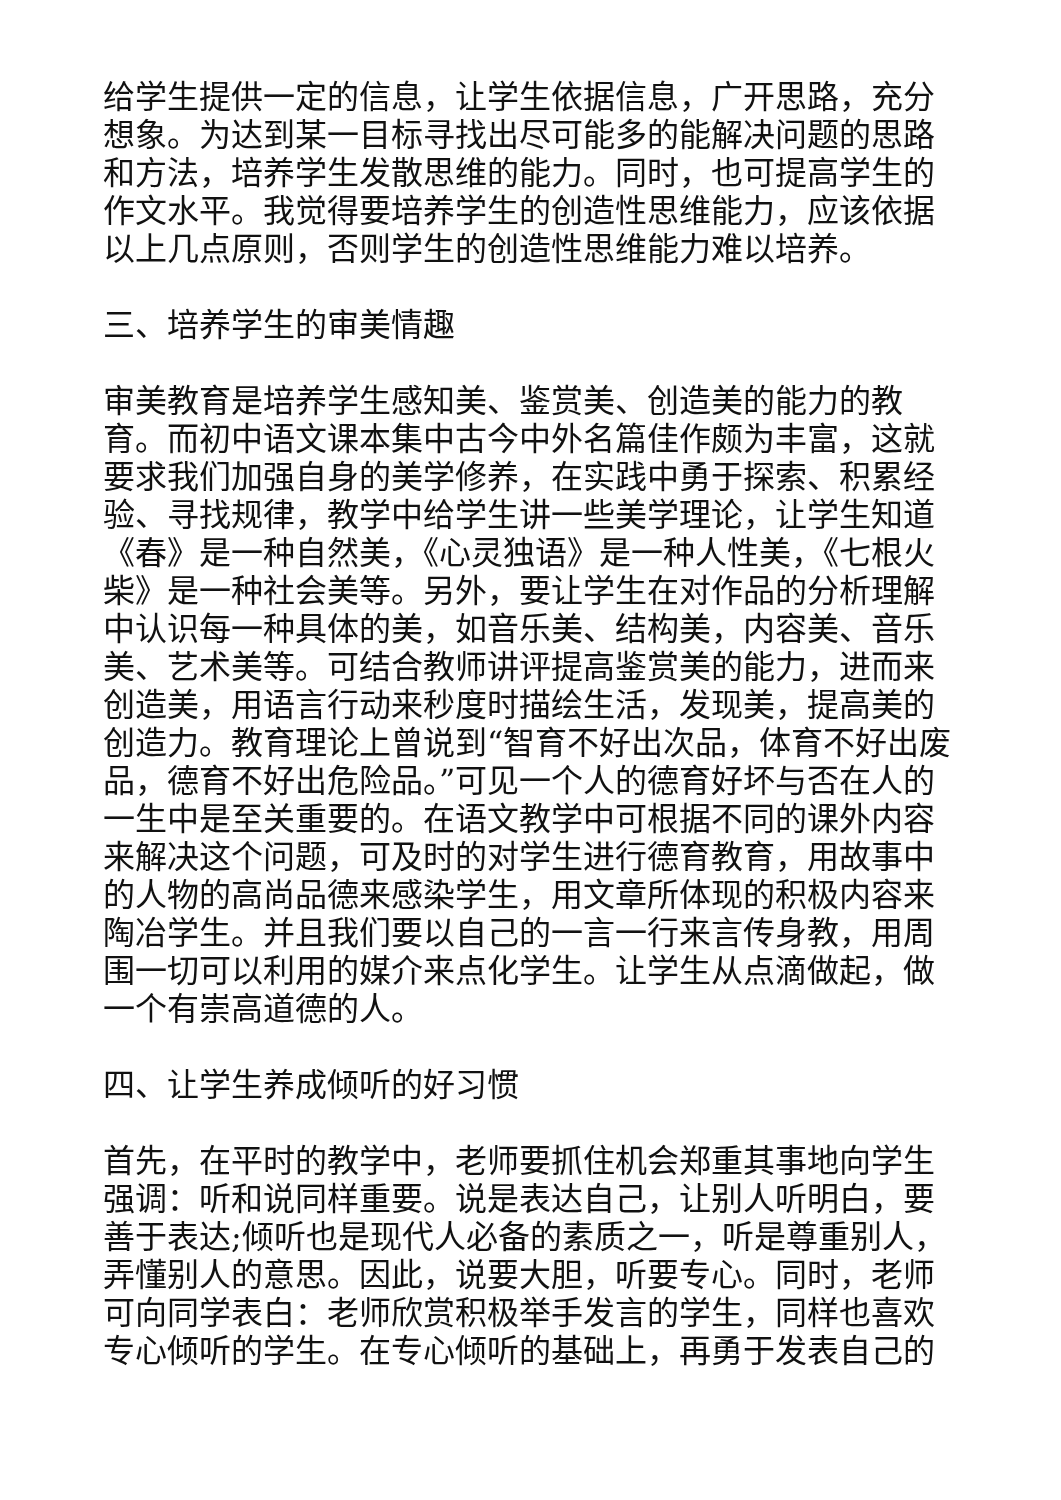给学生提供一定的信息，让学生依据信息，广开思路，充分想象。为达到某一目标寻找出尽可能多的能解决问题的思路和方法，培养学生发散思维的能力。同时，也可提高学生的作文水平。我觉得要培养学生的创造性思维能力，应该依据以上几点原则，否则学生的创造性思维能力难以培养。
三、培养学生的审美情趣
审美教育是培养学生感知美、鉴赏美、创造美的能力的教育。而初中语文课本集中古今中外名篇佳作颇为丰富，这就要求我们加强自身的美学修养，在实践中勇于探索、积累经验、寻找规律，教学中给学生讲一些美学理论，让学生知道《春》是一种自然美，《心灵独语》是一种人性美，《七根火柴》是一种社会美等。另外，要让学生在对作品的分析理解中认识每一种具体的美，如音乐美、结构美，内容美、音乐美、艺术美等。可结合教师讲评提高鉴赏美的能力，进而来创造美，用语言行动来秒度时描绘生活，发现美，提高美的创造力。教育理论上曾说到“智育不好出次品，体育不好出废品，德育不好出危险品。”可见一个人的德育好坏与否在人的一生中是至关重要的。在语文教学中可根据不同的课外内容来解决这个问题，可及时的对学生进行德育教育，用故事中的人物的高尚品德来感染学生，用文章所体现的积极内容来陶冶学生。并且我们要以自己的一言一行来言传身教，用周围一切可以利用的媒介来点化学生。让学生从点滴做起，做一个有崇高道德的人。
四、让学生养成倾听的好习惯
首先，在平时的教学中，老师要抓住机会郑重其事地向学生强调：听和说同样重要。说是表达自己，让别人听明白，要善于表达;倾听也是现代人必备的素质之一，听是尊重别人，弄懂别人的意思。因此，说要大胆，听要专心。同时，老师可向同学表白：老师欣赏积极举手发言的学生，同样也喜欢专心倾听的学生。在专心倾听的基础上，再勇于发表自己的